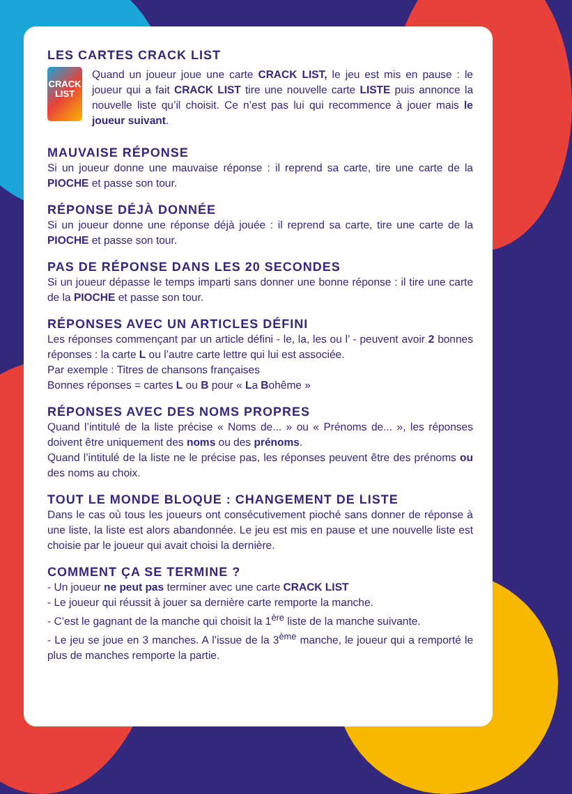LES CARTES CRACK LIST
CRACK
LIST
Quand un joueur joue une carte CRACK LIST, le jeu est mis en pause : le joueur qui a fait CRACK LIST tire une nouvelle carte LISTE puis annonce la nouvelle liste qu’il choisit. Ce n’est pas lui qui recommence à jouer mais le joueur suivant.
MAUVAISE RÉPONSE
Si un joueur donne une mauvaise réponse : il reprend sa carte, tire une carte de la PIOCHE et passe son tour.
RÉPONSE DÉJÀ DONNÉE
Si un joueur donne une réponse déjà jouée : il reprend sa carte, tire une carte de la PIOCHE et passe son tour.
PAS DE RÉPONSE DANS LES 20 SECONDES
Si un joueur dépasse le temps imparti sans donner une bonne réponse : il tire une carte de la PIOCHE et passe son tour.
RÉPONSES AVEC UN ARTICLES DÉFINI
Les réponses commençant par un article défini - le, la, les ou l’ - peuvent avoir 2 bonnes réponses : la carte L ou l’autre carte lettre qui lui est associée.
Par exemple : Titres de chansons françaises
Bonnes réponses = cartes L ou B pour « La Bohême »
RÉPONSES AVEC DES NOMS PROPRES
Quand l’intitulé de la liste précise « Noms de... » ou « Prénoms de... », les réponses doivent être uniquement des noms ou des prénoms.
Quand l’intitulé de la liste ne le précise pas, les réponses peuvent être des prénoms ou des noms au choix.
TOUT LE MONDE BLOQUE : CHANGEMENT DE LISTE
Dans le cas où tous les joueurs ont consécutivement pioché sans donner de réponse à une liste, la liste est alors abandonnée. Le jeu est mis en pause et une nouvelle liste est choisie par le joueur qui avait choisi la dernière.
COMMENT ÇA SE TERMINE ?
- Un joueur ne peut pas terminer avec une carte CRACK LIST
- Le joueur qui réussit à jouer sa dernière carte remporte la manche.
- C’est le gagnant de la manche qui choisit la 1<sup>ère</sup> liste de la manche suivante.
- Le jeu se joue en 3 manches. A l’issue de la 3<sup>ème</sup> manche, le joueur qui a remporté le plus de manches remporte la partie.